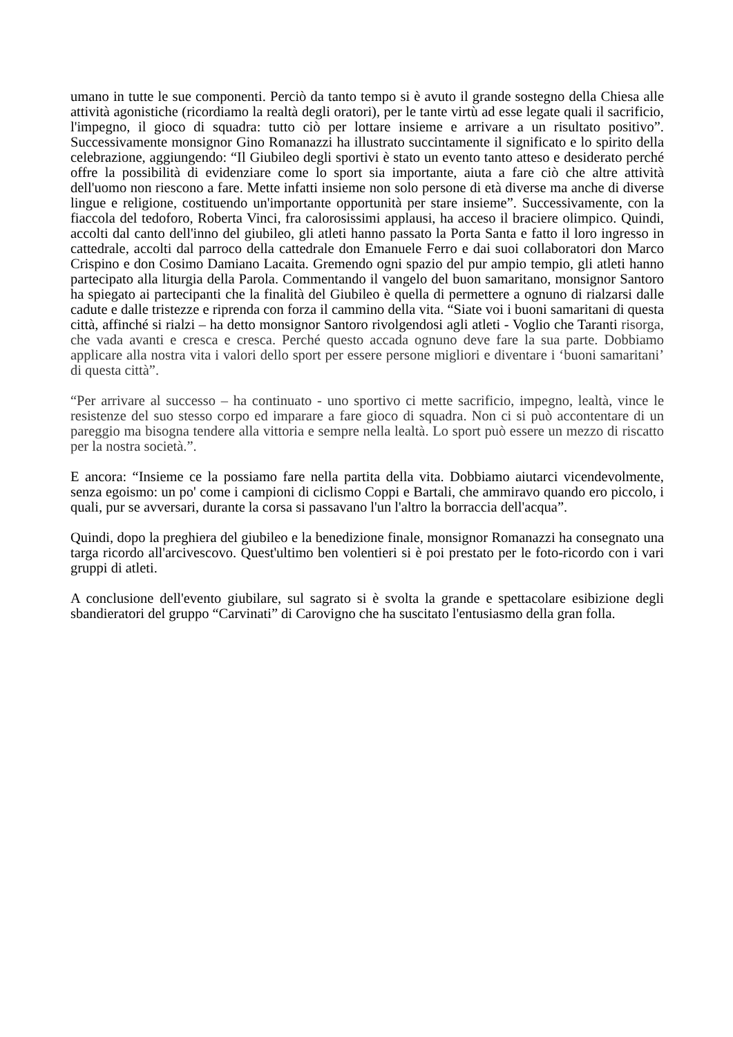umano in tutte le sue componenti. Perciò da tanto tempo si è avuto il grande sostegno della Chiesa alle attività agonistiche (ricordiamo la realtà degli oratori), per le tante virtù ad esse legate quali il sacrificio, l'impegno, il gioco di squadra: tutto ciò per lottare insieme e arrivare a un risultato positivo”. Successivamente monsignor Gino Romanazzi ha illustrato succintamente il significato e lo spirito della celebrazione, aggiungendo: “Il Giubileo degli sportivi è stato un evento tanto atteso e desiderato perché offre la possibilità di evidenziare come lo sport sia importante, aiuta a fare ciò che altre attività dell'uomo non riescono a fare. Mette infatti insieme non solo persone di età diverse ma anche di diverse lingue e religione, costituendo un'importante opportunità per stare insieme”. Successivamente, con la fiaccola del tedoforo, Roberta Vinci, fra calorosissimi applausi, ha acceso il braciere olimpico. Quindi, accolti dal canto dell'inno del giubileo, gli atleti hanno passato la Porta Santa e fatto il loro ingresso in cattedrale, accolti dal parroco della cattedrale don Emanuele Ferro e dai suoi collaboratori don Marco Crispino e don Cosimo Damiano Lacaita. Gremendo ogni spazio del pur ampio tempio, gli atleti hanno partecipato alla liturgia della Parola. Commentando il vangelo del buon samaritano, monsignor Santoro ha spiegato ai partecipanti che la finalità del Giubileo è quella di permettere a ognuno di rialzarsi dalle cadute e dalle tristezze e riprenda con forza il cammino della vita. “Siate voi i buoni samaritani di questa città, affinché si rialzi – ha detto monsignor Santoro rivolgendosi agli atleti - Voglio che Taranti risorga, che vada avanti e cresca e cresca. Perché questo accada ognuno deve fare la sua parte. Dobbiamo applicare alla nostra vita i valori dello sport per essere persone migliori e diventare i ‘buoni samaritani’ di questa città”.
“Per arrivare al successo – ha continuato - uno sportivo ci mette sacrificio, impegno, lealtà, vince le resistenze del suo stesso corpo ed imparare a fare gioco di squadra. Non ci si può accontentare di un pareggio ma bisogna tendere alla vittoria e sempre nella lealtà. Lo sport può essere un mezzo di riscatto per la nostra società.”.
E ancora: “Insieme ce la possiamo fare nella partita della vita. Dobbiamo aiutarci vicendevolmente, senza egoismo: un po' come i campioni di ciclismo Coppi e Bartali, che ammiravo quando ero piccolo, i quali, pur se avversari, durante la corsa si passavano l'un l'altro la borraccia dell'acqua”.
Quindi, dopo la preghiera del giubileo e la benedizione finale, monsignor Romanazzi ha consegnato una targa ricordo all'arcivescovo. Quest'ultimo ben volentieri si è poi prestato per le foto-ricordo con i vari gruppi di atleti.
A conclusione dell'evento giubilare, sul sagrato si è svolta la grande e spettacolare esibizione degli sbandieratori del gruppo “Carvinati” di Carovigno che ha suscitato l'entusiasmo della gran folla.